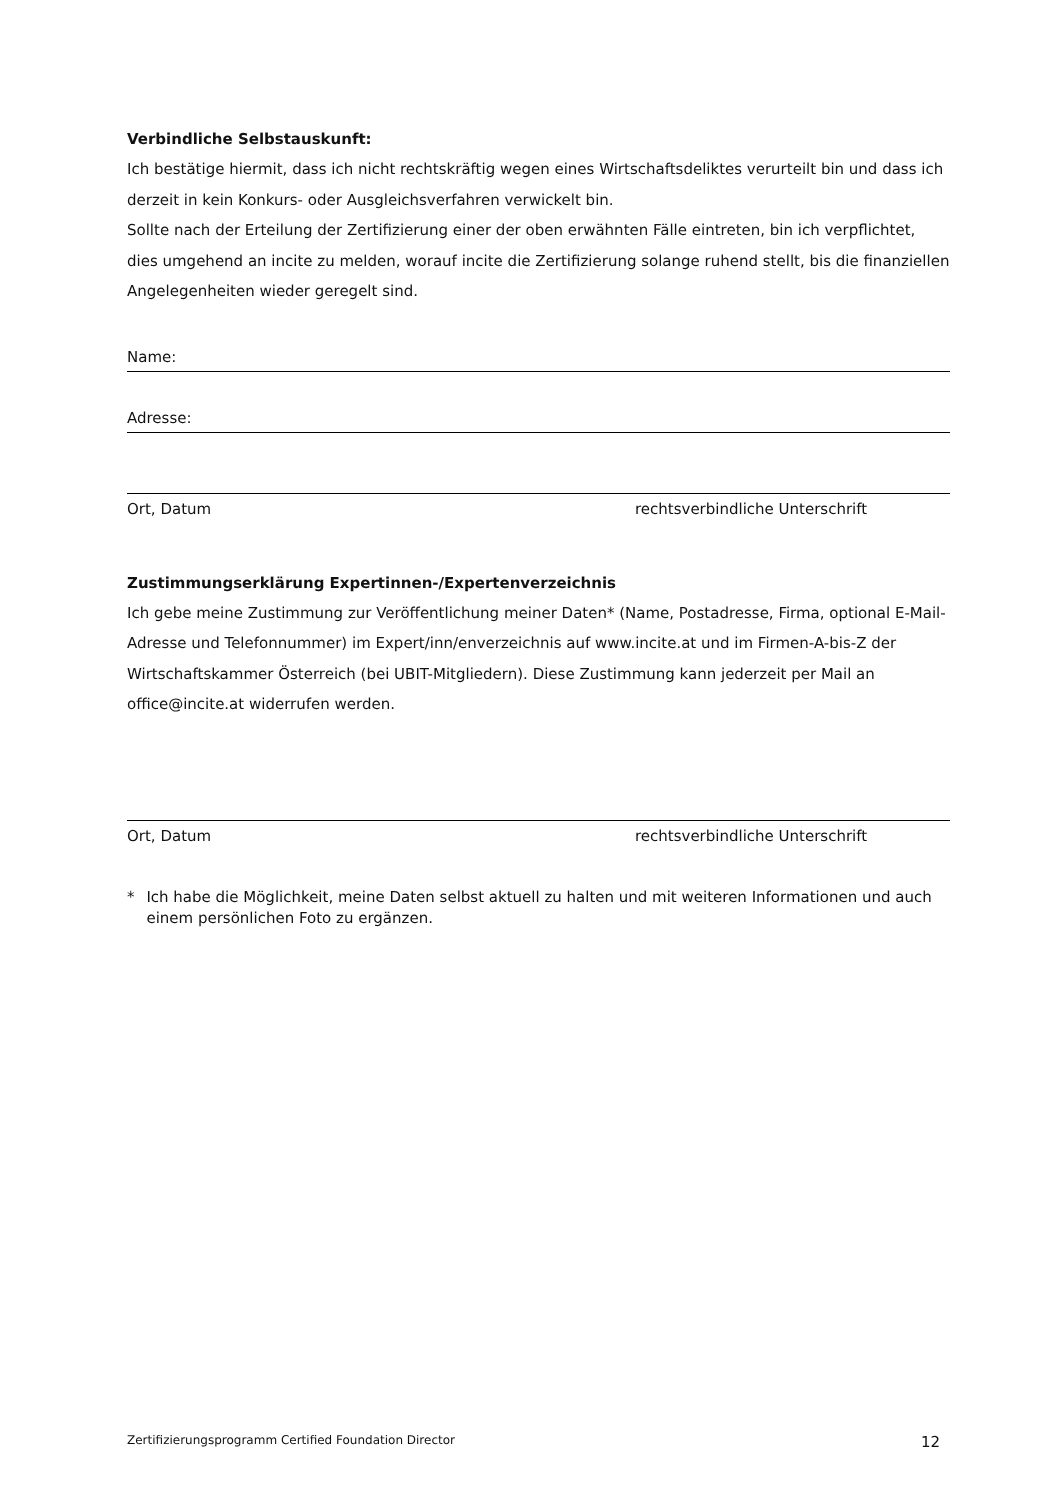Verbindliche Selbstauskunft:
Ich bestätige hiermit, dass ich nicht rechtskräftig wegen eines Wirtschaftsdeliktes verurteilt bin und dass ich derzeit in kein Konkurs- oder Ausgleichsverfahren verwickelt bin.
Sollte nach der Erteilung der Zertifizierung einer der oben erwähnten Fälle eintreten, bin ich verpflichtet, dies umgehend an incite zu melden, worauf incite die Zertifizierung solange ruhend stellt, bis die finanziellen Angelegenheiten wieder geregelt sind.
Name:
Adresse:
Ort, Datum rechtsverbindliche Unterschrift
Zustimmungserklärung Expertinnen-/Expertenverzeichnis
Ich gebe meine Zustimmung zur Veröffentlichung meiner Daten* (Name, Postadresse, Firma, optional E-Mail-Adresse und Telefonnummer) im Expert/inn/enverzeichnis auf www.incite.at und im Firmen-A-bis-Z der Wirtschaftskammer Österreich (bei UBIT-Mitgliedern). Diese Zustimmung kann jederzeit per Mail an office@incite.at widerrufen werden.
Ort, Datum rechtsverbindliche Unterschrift
* Ich habe die Möglichkeit, meine Daten selbst aktuell zu halten und mit weiteren Informationen und auch einem persönlichen Foto zu ergänzen.
Zertifizierungsprogramm Certified Foundation Director 12